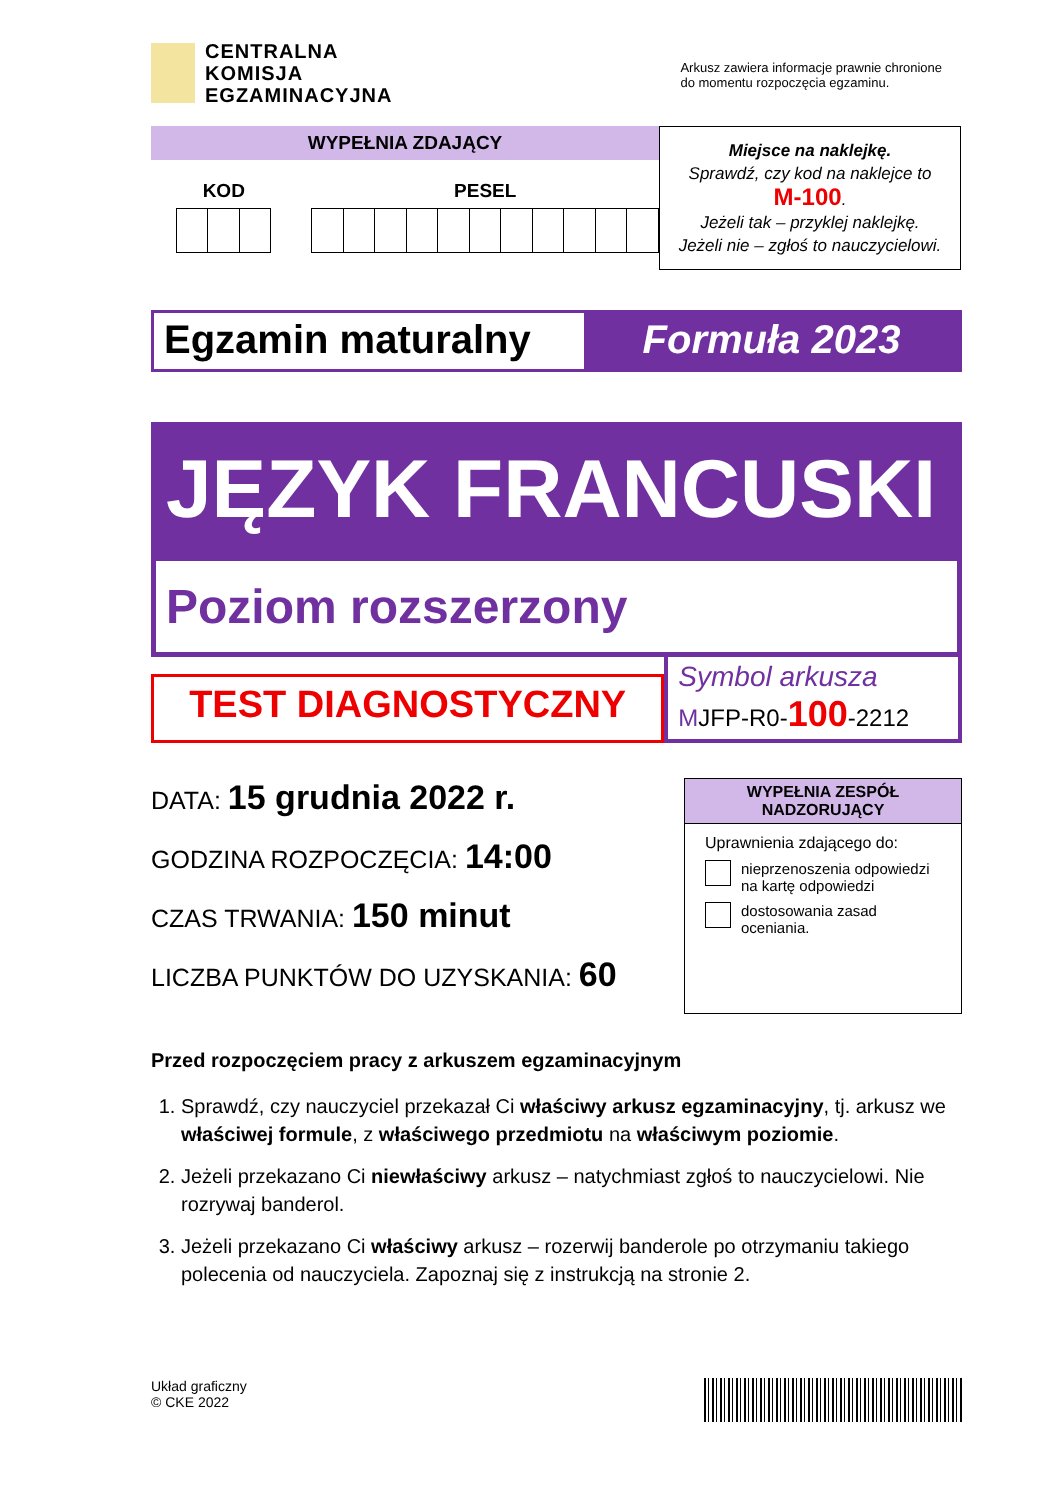CENTRALNA
KOMISJA
EGZAMINACYJNA
Arkusz zawiera informacje prawnie chronione
do momentu rozpoczęcia egzaminu.
WYPEŁNIA ZDAJĄCY
KOD PESEL
Miejsce na naklejkę.
Sprawdź, czy kod na naklejce to
M-100.
Jeżeli tak – przyklej naklejkę.
Jeżeli nie – zgłoś to nauczycielowi.
Egzamin maturalny Formuła 2023
JĘZYK FRANCUSKI
Poziom rozszerzony
TEST DIAGNOSTYCZNY
Symbol arkusza
MJFP-R0-100-2212
DATA: 15 grudnia 2022 r.
GODZINA ROZPOCZĘCIA: 14:00
CZAS TRWANIA: 150 minut
LICZBA PUNKTÓW DO UZYSKANIA: 60
WYPEŁNIA ZESPÓŁ NADZORUJĄCY
Uprawnienia zdającego do:
nieprzenoszenia odpowiedzi na kartę odpowiedzi
dostosowania zasad oceniania.
Przed rozpoczęciem pracy z arkuszem egzaminacyjnym
1. Sprawdź, czy nauczyciel przekazał Ci właściwy arkusz egzaminacyjny, tj. arkusz we właściwej formule, z właściwego przedmiotu na właściwym poziomie.
2. Jeżeli przekazano Ci niewłaściwy arkusz – natychmiast zgłoś to nauczycielowi. Nie rozrywaj banderol.
3. Jeżeli przekazano Ci właściwy arkusz – rozerwij banderole po otrzymaniu takiego polecenia od nauczyciela. Zapoznaj się z instrukcją na stronie 2.
Układ graficzny
© CKE 2022